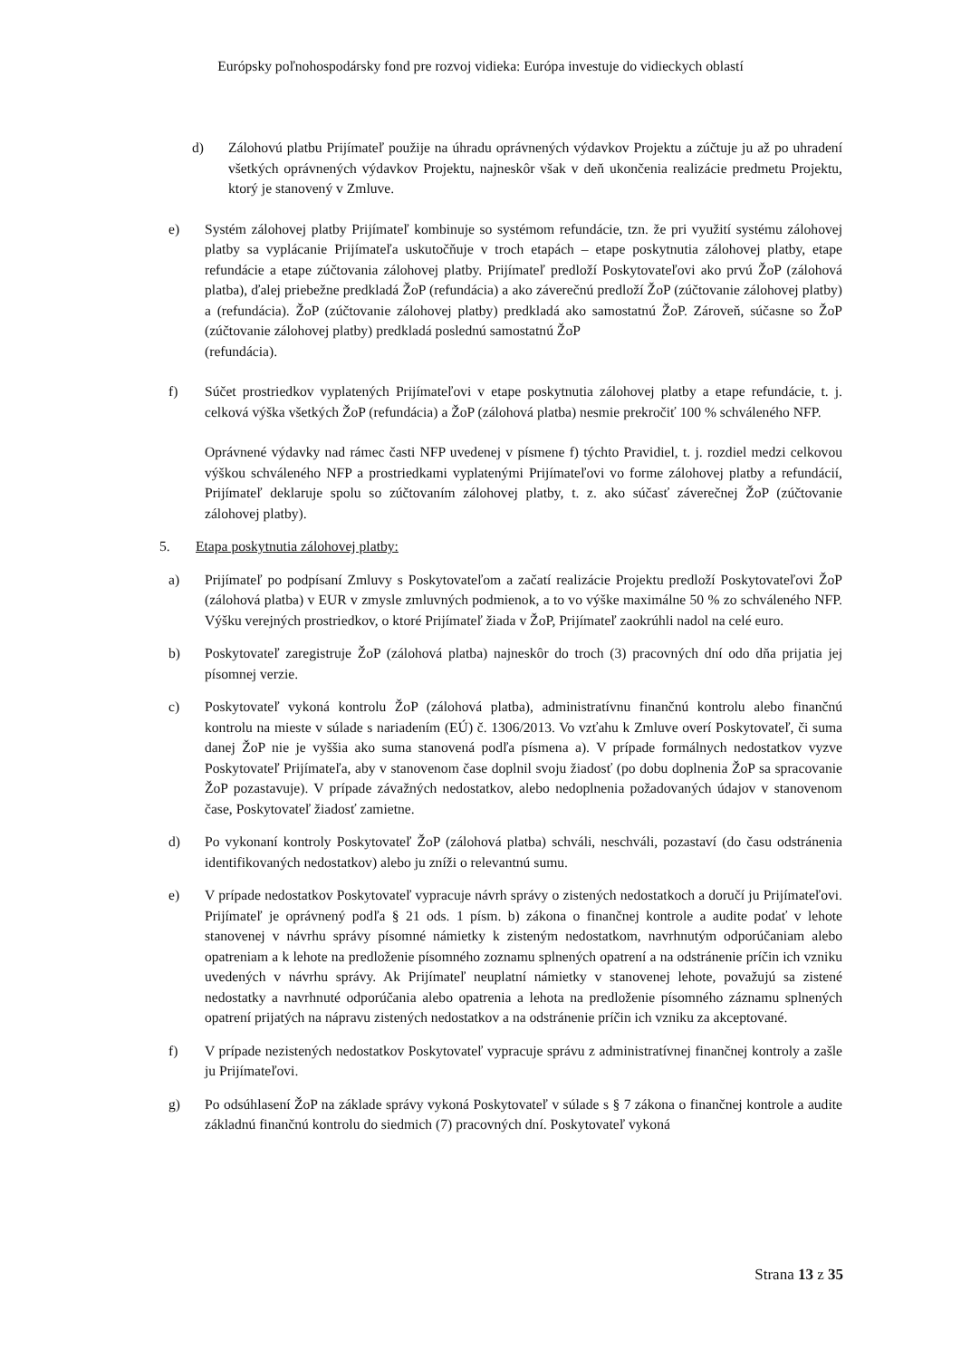Európsky poľnohospodársky fond pre rozvoj vidieka: Európa investuje do vidieckych oblastí
d) Zálohovú platbu Prijímateľ použije na úhradu oprávnených výdavkov Projektu a zúčtuje ju až po uhradení všetkých oprávnených výdavkov Projektu, najneskôr však v deň ukončenia realizácie predmetu Projektu, ktorý je stanovený v Zmluve.
e) Systém zálohovej platby Prijímateľ kombinuje so systémom refundácie, tzn. že pri využití systému zálohovej platby sa vyplácanie Prijímateľa uskutočňuje v troch etapách – etape poskytnutia zálohovej platby, etape refundácie a etape zúčtovania zálohovej platby. Prijímateľ predloží Poskytovateľovi ako prvú ŽoP (zálohová platba), ďalej priebežne predkladá ŽoP (refundácia) a ako záverečnú predloží ŽoP (zúčtovanie zálohovej platby) a (refundácia). ŽoP (zúčtovanie zálohovej platby) predkladá ako samostatnú ŽoP. Zároveň, súčasne so ŽoP (zúčtovanie zálohovej platby) predkladá poslednú samostatnú ŽoP
(refundácia).
f) Súčet prostriedkov vyplatených Prijímateľovi v etape poskytnutia zálohovej platby a etape refundácie, t. j. celková výška všetkých ŽoP (refundácia) a ŽoP (zálohová platba) nesmie prekročiť 100 % schváleného NFP.
Oprávnené výdavky nad rámec časti NFP uvedenej v písmene f) týchto Pravidiel, t. j. rozdiel medzi celkovou výškou schváleného NFP a prostriedkami vyplatenými Prijímateľovi vo forme zálohovej platby a refundácií, Prijímateľ deklaruje spolu so zúčtovaním zálohovej platby, t. z. ako súčasť záverečnej ŽoP (zúčtovanie zálohovej platby).
5. Etapa poskytnutia zálohovej platby:
a) Prijímateľ po podpísaní Zmluvy s Poskytovateľom a začatí realizácie Projektu predloží Poskytovateľovi ŽoP (zálohová platba) v EUR v zmysle zmluvných podmienok, a to vo výške maximálne 50 % zo schváleného NFP. Výšku verejných prostriedkov, o ktoré Prijímateľ žiada v ŽoP, Prijímateľ zaokrúhli nadol na celé euro.
b) Poskytovateľ zaregistruje ŽoP (zálohová platba) najneskôr do troch (3) pracovných dní odo dňa prijatia jej písomnej verzie.
c) Poskytovateľ vykoná kontrolu ŽoP (zálohová platba), administratívnu finančnú kontrolu alebo finančnú kontrolu na mieste v súlade s nariadením (EÚ) č. 1306/2013. Vo vzťahu k Zmluve overí Poskytovateľ, či suma danej ŽoP nie je vyššia ako suma stanovená podľa písmena a). V prípade formálnych nedostatkov vyzve Poskytovateľ Prijímateľa, aby v stanovenom čase doplnil svoju žiadosť (po dobu doplnenia ŽoP sa spracovanie ŽoP pozastavuje). V prípade závažných nedostatkov, alebo nedoplnenia požadovaných údajov v stanovenom čase, Poskytovateľ žiadosť zamietne.
d) Po vykonaní kontroly Poskytovateľ ŽoP (zálohová platba) schváli, neschváli, pozastaví (do času odstránenia identifikovaných nedostatkov) alebo ju zníži o relevantnú sumu.
e) V prípade nedostatkov Poskytovateľ vypracuje návrh správy o zistených nedostatkoch a doručí ju Prijímateľovi. Prijímateľ je oprávnený podľa § 21 ods. 1 písm. b) zákona o finančnej kontrole a audite podať v lehote stanovenej v návrhu správy písomné námietky k zisteným nedostatkom, navrhnutým odporúčaniam alebo opatreniam a k lehote na predloženie písomného zoznamu splnených opatrení a na odstránenie príčin ich vzniku uvedených v návrhu správy. Ak Prijímateľ neuplatní námietky v stanovenej lehote, považujú sa zistené nedostatky a navrhnuté odporúčania alebo opatrenia a lehota na predloženie písomného záznamu splnených opatrení prijatých na nápravu zistených nedostatkov a na odstránenie príčin ich vzniku za akceptované.
f) V prípade nezistených nedostatkov Poskytovateľ vypracuje správu z administratívnej finančnej kontroly a zašle ju Prijímateľovi.
g) Po odsúhlasení ŽoP na základe správy vykoná Poskytovateľ v súlade s § 7 zákona o finančnej kontrole a audite základnú finančnú kontrolu do siedmich (7) pracovných dní. Poskytovateľ vykoná
Strana 13 z 35